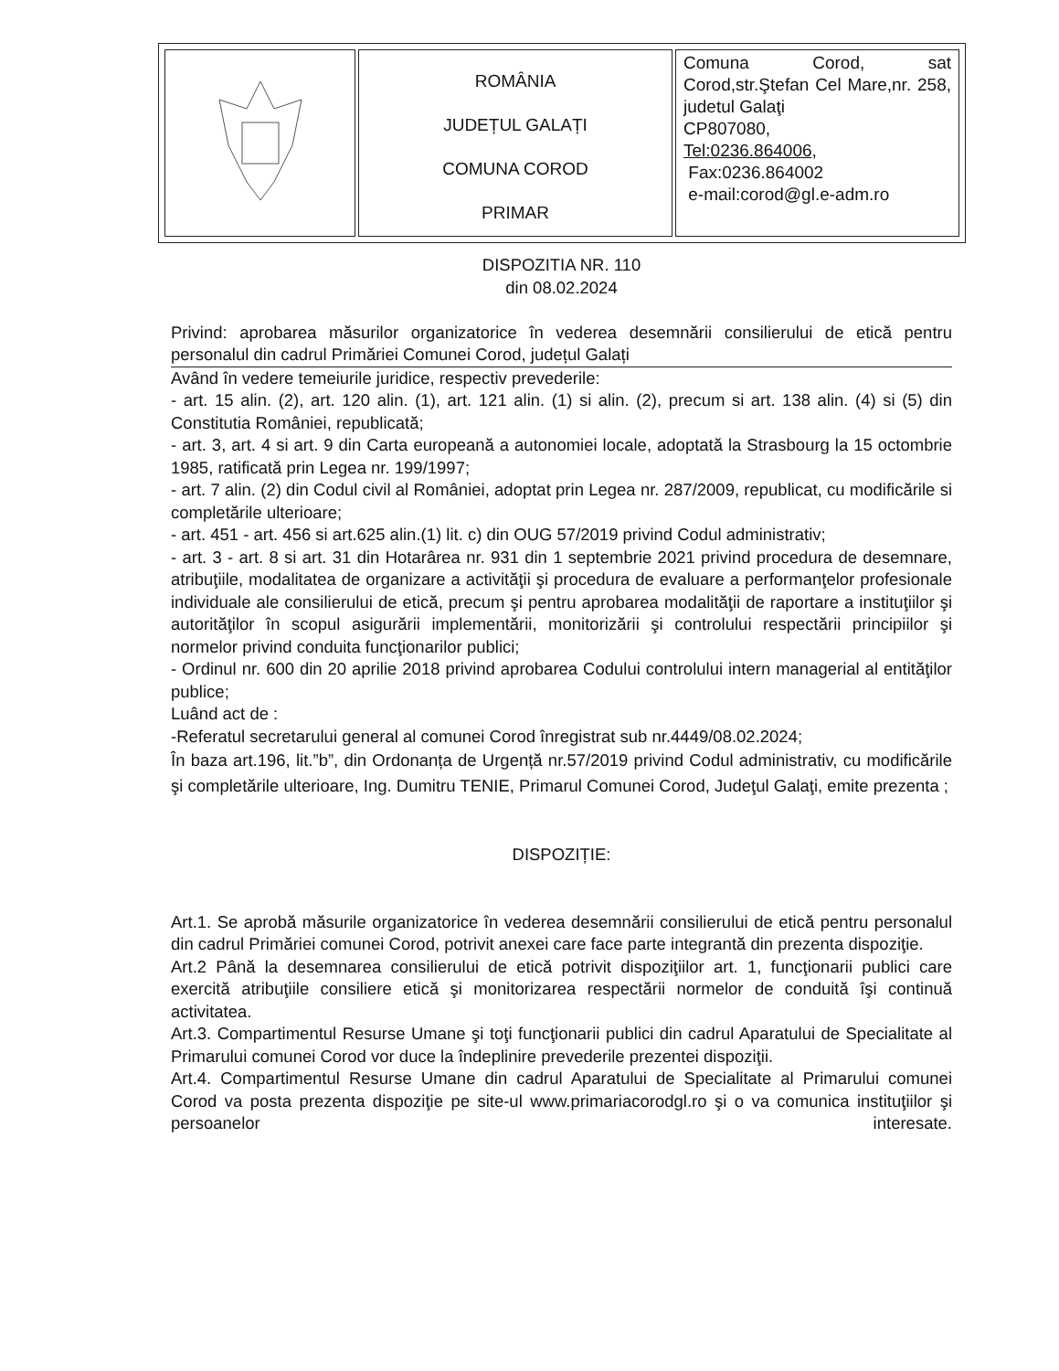| | ROMÂNIA JUDEȚUL GALAȚI COMUNA COROD PRIMAR | Comuna Corod, sat Corod,str.Ştefan Cel Mare,nr. 258, judetul Galaţi CP807080, Tel:0236.864006 , Fax:0236.864002 e-mail:corod@gl.e-adm.ro |
DISPOZITIA NR. 110
din 08.02.2024
Privind: aprobarea măsurilor organizatorice în vederea desemnării consilierului de etică pentru personalul din cadrul Primăriei Comunei Corod, județul Galați
Având în vedere temeiurile juridice, respectiv prevederile:
- art. 15 alin. (2), art. 120 alin. (1), art. 121 alin. (1) si alin. (2), precum si art. 138 alin. (4) si (5) din Constitutia României, republicată;
- art. 3, art. 4 si art. 9 din Carta europeană a autonomiei locale, adoptată la Strasbourg la 15 octombrie 1985, ratificată prin Legea nr. 199/1997;
- art. 7 alin. (2) din Codul civil al României, adoptat prin Legea nr. 287/2009, republicat, cu modificările si completările ulterioare;
- art. 451 - art. 456 si art.625 alin.(1) lit. c) din OUG 57/2019 privind Codul administrativ;
- art. 3 - art. 8 si art. 31 din Hotarârea nr. 931 din 1 septembrie 2021 privind procedura de desemnare, atribuţiile, modalitatea de organizare a activităţii şi procedura de evaluare a performanţelor profesionale individuale ale consilierului de etică, precum şi pentru aprobarea modalităţii de raportare a instituţiilor şi autorităţilor în scopul asigurării implementării, monitorizării şi controlului respectării principiilor şi normelor privind conduita funcţionarilor publici;
- Ordinul nr. 600 din 20 aprilie 2018 privind aprobarea Codului controlului intern managerial al entităţilor publice;
Luând act de :
-Referatul secretarului general al comunei Corod înregistrat sub nr.4449/08.02.2024;
În baza art.196, lit.”b”, din Ordonanța de Urgență nr.57/2019 privind Codul administrativ, cu modificările şi completările ulterioare, Ing. Dumitru TENIE, Primarul Comunei Corod, Judeţul Galaţi, emite prezenta ;
DISPOZIȚIE:
Art.1. Se aprobă măsurile organizatorice în vederea desemnării consilierului de etică pentru personalul din cadrul Primăriei comunei Corod, potrivit anexei care face parte integrantă din prezenta dispoziţie.
Art.2 Până la desemnarea consilierului de etică potrivit dispoziţiilor art. 1, funcţionarii publici care exercită atribuţiile consiliere etică şi monitorizarea respectării normelor de conduită îşi continuă activitatea.
Art.3. Compartimentul Resurse Umane şi toţi funcţionarii publici din cadrul Aparatului de Specialitate al Primarului comunei Corod vor duce la îndeplinire prevederile prezentei dispoziţii.
Art.4. Compartimentul Resurse Umane din cadrul Aparatului de Specialitate al Primarului comunei Corod va posta prezenta dispoziţie pe site-ul www.primariacorodgl.ro şi o va comunica instituţiilor şi persoanelor interesate.